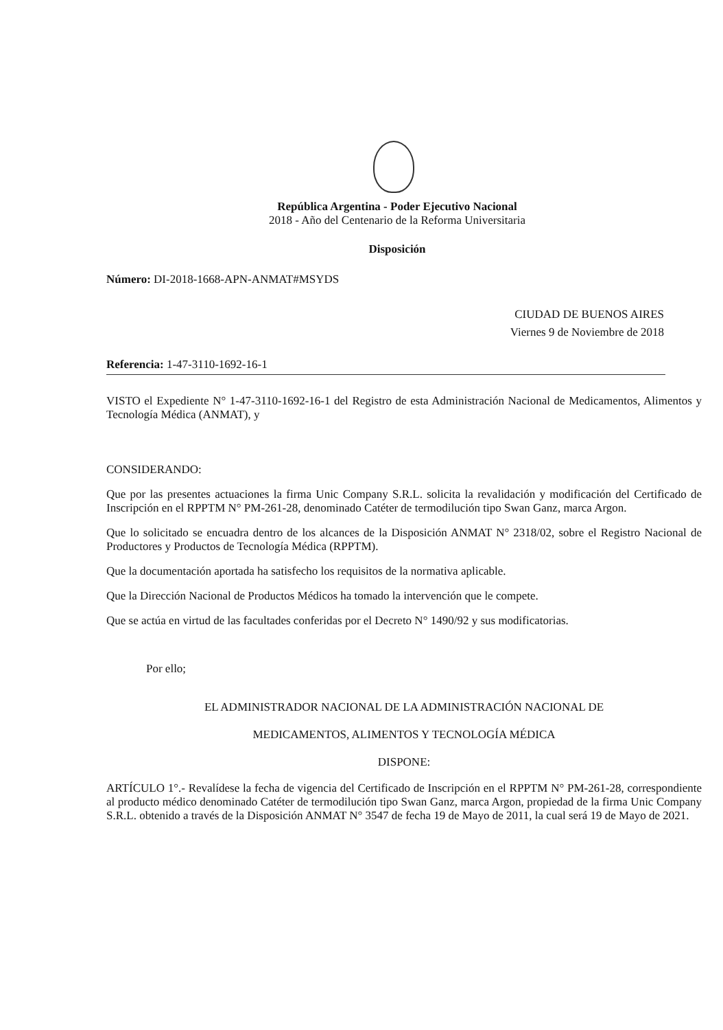República Argentina - Poder Ejecutivo Nacional
2018 - Año del Centenario de la Reforma Universitaria
Disposición
Número: DI-2018-1668-APN-ANMAT#MSYDS
CIUDAD DE BUENOS AIRES
Viernes 9 de Noviembre de 2018
Referencia: 1-47-3110-1692-16-1
VISTO el Expediente N° 1-47-3110-1692-16-1 del Registro de esta Administración Nacional de Medicamentos, Alimentos y Tecnología Médica (ANMAT), y
CONSIDERANDO:
Que por las presentes actuaciones la firma Unic Company S.R.L. solicita la revalidación y modificación del Certificado de Inscripción en el RPPTM N° PM-261-28, denominado Catéter de termodilución tipo Swan Ganz, marca Argon.
Que lo solicitado se encuadra dentro de los alcances de la Disposición ANMAT N° 2318/02, sobre el Registro Nacional de Productores y Productos de Tecnología Médica (RPPTM).
Que la documentación aportada ha satisfecho los requisitos de la normativa aplicable.
Que la Dirección Nacional de Productos Médicos ha tomado la intervención que le compete.
Que se actúa en virtud de las facultades conferidas por el Decreto N° 1490/92 y sus modificatorias.
Por ello;
EL ADMINISTRADOR NACIONAL DE LA ADMINISTRACIÓN NACIONAL DE
MEDICAMENTOS, ALIMENTOS Y TECNOLOGÍA MÉDICA
DISPONE:
ARTÍCULO 1°.- Revalídese la fecha de vigencia del Certificado de Inscripción en el RPPTM N° PM-261-28, correspondiente al producto médico denominado Catéter de termodilución tipo Swan Ganz, marca Argon, propiedad de la firma Unic Company S.R.L. obtenido a través de la Disposición ANMAT N° 3547 de fecha 19 de Mayo de 2011, la cual será 19 de Mayo de 2021.